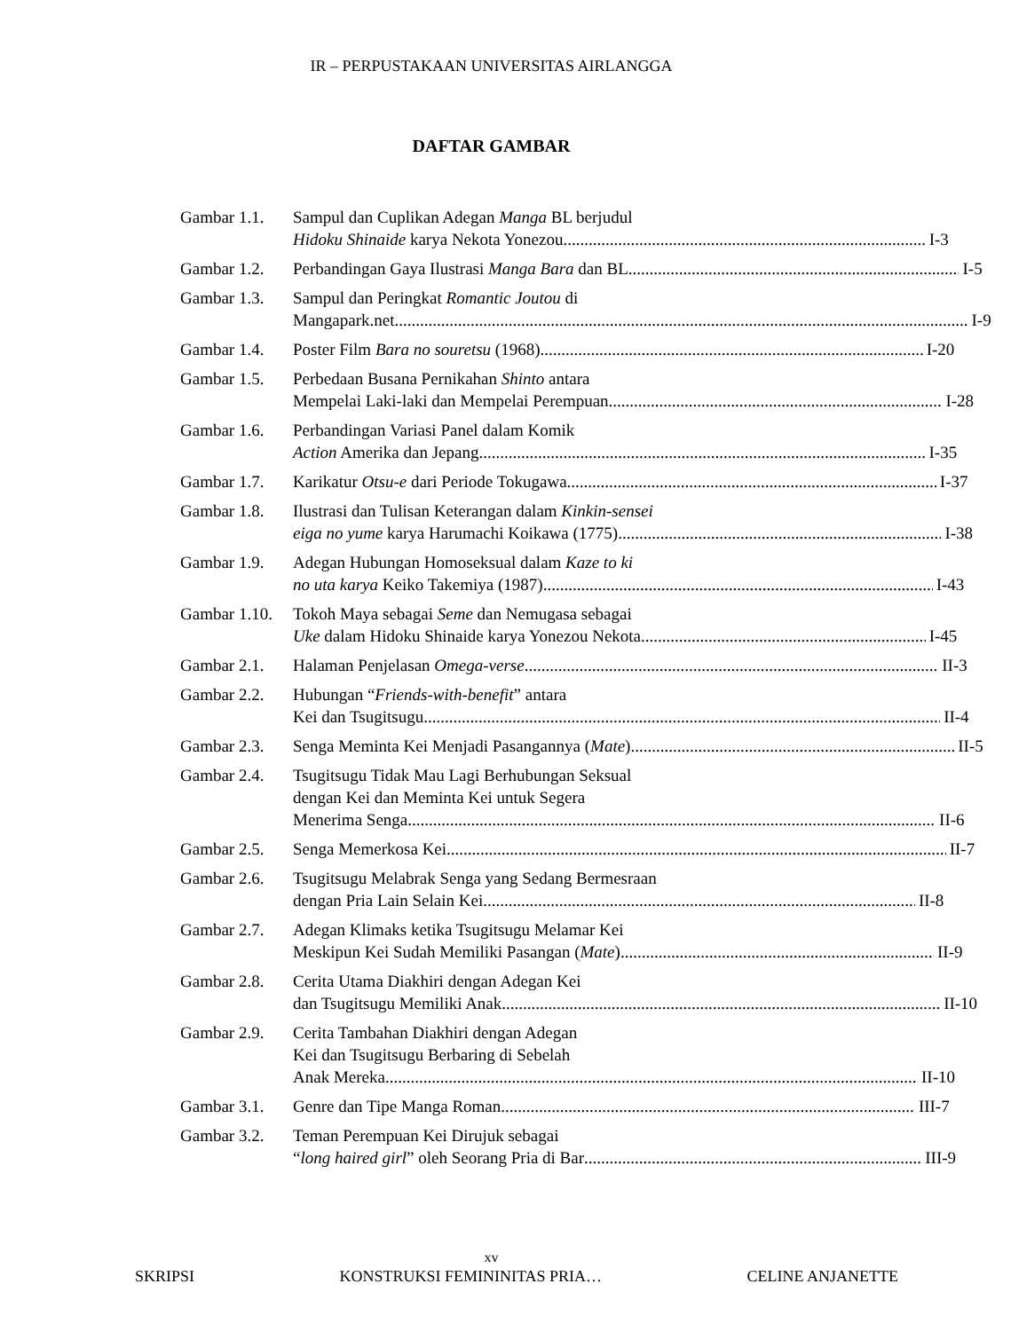IR – PERPUSTAKAAN UNIVERSITAS AIRLANGGA
DAFTAR GAMBAR
Gambar 1.1. Sampul dan Cuplikan Adegan Manga BL berjudul
Hidoku Shinaide karya Nekota Yonezou I-3
Gambar 1.2. Perbandingan Gaya Ilustrasi Manga Bara dan BL I-5
Gambar 1.3. Sampul dan Peringkat Romantic Joutou di
Mangapark.net I-9
Gambar 1.4. Poster Film Bara no souretsu (1968) I-20
Gambar 1.5. Perbedaan Busana Pernikahan Shinto antara
Mempelai Laki-laki dan Mempelai Perempuan I-28
Gambar 1.6. Perbandingan Variasi Panel dalam Komik
Action Amerika dan Jepang I-35
Gambar 1.7. Karikatur Otsu-e dari Periode Tokugawa I-37
Gambar 1.8. Ilustrasi dan Tulisan Keterangan dalam Kinkin-sensei
eiga no yume karya Harumachi Koikawa (1775) I-38
Gambar 1.9. Adegan Hubungan Homoseksual dalam Kaze to ki
no uta karya Keiko Takemiya (1987) I-43
Gambar 1.10.
Tokoh Maya sebagai Seme dan Nemugasa sebagai
Uke dalam Hidoku Shinaide karya Yonezou Nekota I-45
Gambar 2.1. Halaman Penjelasan Omega-verse II-3
Gambar 2.2. Hubungan “Friends-with-benefit” antara
Kei dan Tsugitsugu II-4
Gambar 2.3. Senga Meminta Kei Menjadi Pasangannya (Mate) II-5
Gambar 2.4. Tsugitsugu Tidak Mau Lagi Berhubungan Seksual
dengan Kei dan Meminta Kei untuk Segera
Menerima Senga II-6
Gambar 2.5. Senga Memerkosa Kei II-7
Gambar 2.6. Tsugitsugu Melabrak Senga yang Sedang Bermesraan
dengan Pria Lain Selain Kei II-8
Gambar 2.7. Adegan Klimaks ketika Tsugitsugu Melamar Kei
Meskipun Kei Sudah Memiliki Pasangan (Mate) II-9
Gambar 2.8. Cerita Utama Diakhiri dengan Adegan Kei
dan Tsugitsugu Memiliki Anak II-10
Gambar 2.9. Cerita Tambahan Diakhiri dengan Adegan
Kei dan Tsugitsugu Berbaring di Sebelah
Anak Mereka II-10
Gambar 3.1. Genre dan Tipe Manga Roman III-7
Gambar 3.2. Teman Perempuan Kei Dirujuk sebagai
“long haired girl” oleh Seorang Pria di Bar III-9
xv
SKRIPSI KONSTRUKSI FEMININITAS PRIA… CELINE ANJANETTE